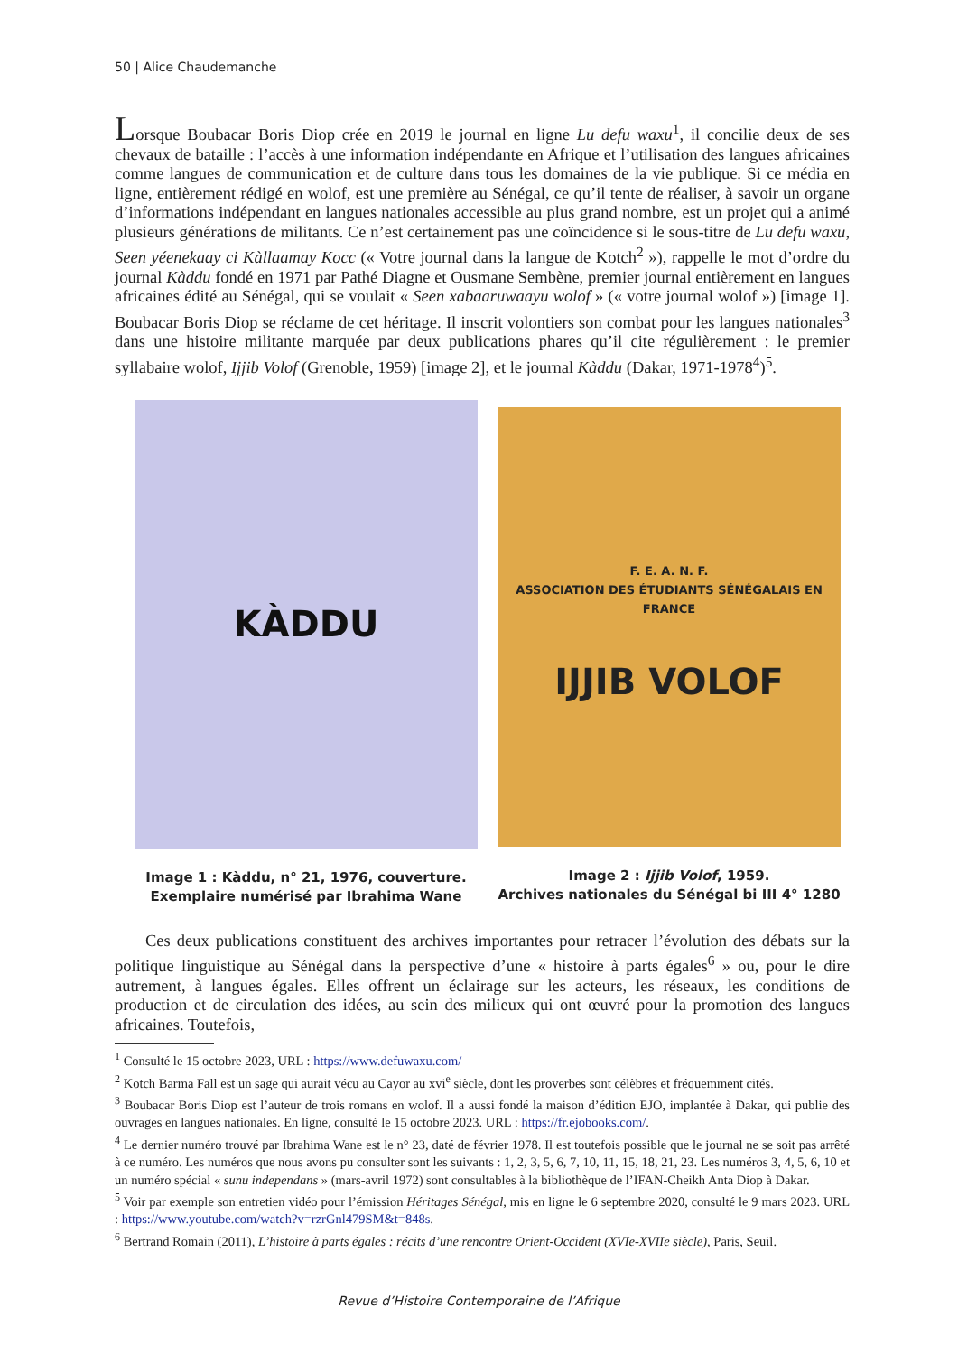50 | Alice Chaudemanche
Lorsque Boubacar Boris Diop crée en 2019 le journal en ligne Lu defu waxu<sup>1</sup>, il concilie deux de ses chevaux de bataille : l’accès à une information indépendante en Afrique et l’utilisation des langues africaines comme langues de communication et de culture dans tous les domaines de la vie publique. Si ce média en ligne, entièrement rédigé en wolof, est une première au Sénégal, ce qu’il tente de réaliser, à savoir un organe d’informations indépendant en langues nationales accessible au plus grand nombre, est un projet qui a animé plusieurs générations de militants. Ce n’est certainement pas une coïncidence si le sous-titre de Lu defu waxu, Seen yéenekaay ci Kàllaamay Kocc (« Votre journal dans la langue de Kotch<sup>2</sup> »), rappelle le mot d’ordre du journal Kàddu fondé en 1971 par Pathé Diagne et Ousmane Sembène, premier journal entièrement en langues africaines édité au Sénégal, qui se voulait « Seen xabaaruwaayu wolof » (« votre journal wolof ») [image 1]. Boubacar Boris Diop se réclame de cet héritage. Il inscrit volontiers son combat pour les langues nationales<sup>3</sup> dans une histoire militante marquée par deux publications phares qu’il cite régulièrement : le premier syllabaire wolof, Ijjib Volof (Grenoble, 1959) [image 2], et le journal Kàddu (Dakar, 1971-1978<sup>4</sup>)<sup>5</sup>.
KÀDDU
Image 1 : Kàddu, n° 21, 1976, couverture.
Exemplaire numérisé par Ibrahima Wane
F. E. A. N. F.
ASSOCIATION DES ÉTUDIANTS SÉNÉGALAIS EN FRANCE
IJJIB VOLOF
Image 2 : Ijjib Volof, 1959.
Archives nationales du Sénégal bi III 4° 1280
Ces deux publications constituent des archives importantes pour retracer l’évolution des débats sur la politique linguistique au Sénégal dans la perspective d’une « histoire à parts égales<sup>6</sup> » ou, pour le dire autrement, à langues égales. Elles offrent un éclairage sur les acteurs, les réseaux, les conditions de production et de circulation des idées, au sein des milieux qui ont œuvré pour la promotion des langues africaines. Toutefois,
<sup>1</sup> Consulté le 15 octobre 2023, URL : https://www.defuwaxu.com/
<sup>2</sup> Kotch Barma Fall est un sage qui aurait vécu au Cayor au xvi<sup>e</sup> siècle, dont les proverbes sont célèbres et fréquemment cités.
<sup>3</sup> Boubacar Boris Diop est l’auteur de trois romans en wolof. Il a aussi fondé la maison d’édition EJO, implantée à Dakar, qui publie des ouvrages en langues nationales. En ligne, consulté le 15 octobre 2023. URL : https://fr.ejobooks.com/.
<sup>4</sup> Le dernier numéro trouvé par Ibrahima Wane est le n° 23, daté de février 1978. Il est toutefois possible que le journal ne se soit pas arrêté à ce numéro. Les numéros que nous avons pu consulter sont les suivants : 1, 2, 3, 5, 6, 7, 10, 11, 15, 18, 21, 23. Les numéros 3, 4, 5, 6, 10 et un numéro spécial « sunu independans » (mars-avril 1972) sont consultables à la bibliothèque de l’IFAN-Cheikh Anta Diop à Dakar.
<sup>5</sup> Voir par exemple son entretien vidéo pour l’émission Héritages Sénégal, mis en ligne le 6 septembre 2020, consulté le 9 mars 2023. URL : https://www.youtube.com/watch?v=rzrGnl479SM&t=848s.
<sup>6</sup> Bertrand Romain (2011), L’histoire à parts égales : récits d’une rencontre Orient-Occident (XVIe-XVIIe siècle), Paris, Seuil.
Revue d’Histoire Contemporaine de l’Afrique